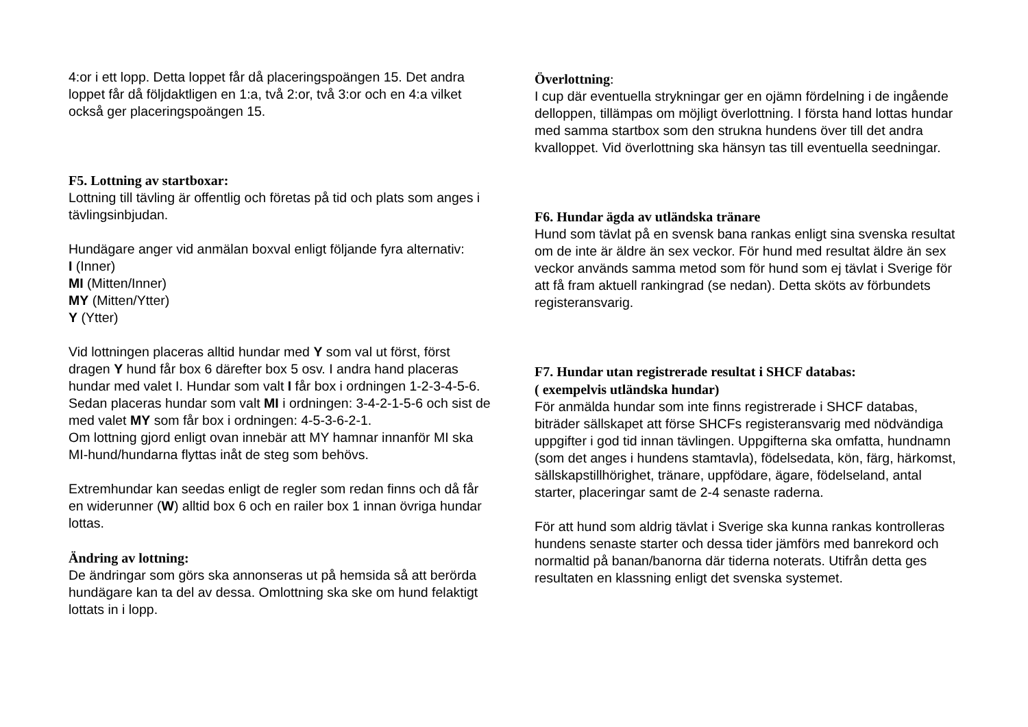4:or i ett lopp. Detta loppet får då placeringspoängen 15. Det andra loppet får då följdaktligen en 1:a, två 2:or, två 3:or och en 4:a vilket också ger placeringspoängen 15.
F5. Lottning av startboxar:
Lottning till tävling är offentlig och företas på tid och plats som anges i tävlingsinbjudan.
Hundägare anger vid anmälan boxval enligt följande fyra alternativ:
I (Inner)
MI (Mitten/Inner)
MY (Mitten/Ytter)
Y (Ytter)
Vid lottningen placeras alltid hundar med Y som val ut först, först dragen Y hund får box 6 därefter box 5 osv. I andra hand placeras hundar med valet I. Hundar som valt I får box i ordningen 1-2-3-4-5-6. Sedan placeras hundar som valt MI i ordningen: 3-4-2-1-5-6 och sist de med valet MY som får box i ordningen: 4-5-3-6-2-1.
Om lottning gjord enligt ovan innebär att MY hamnar innanför MI ska MI-hund/hundarna flyttas inåt de steg som behövs.
Extremhundar kan seedas enligt de regler som redan finns och då får en widerunner (W) alltid box 6 och en railer box 1 innan övriga hundar lottas.
Ändring av lottning:
De ändringar som görs ska annonseras ut på hemsida så att berörda hundägare kan ta del av dessa. Omlottning ska ske om hund felaktigt lottats in i lopp.
Överlottning:
I cup där eventuella strykningar ger en ojämn fördelning i de ingående delloppen, tillämpas om möjligt överlottning. I första hand lottas hundar med samma startbox som den strukna hundens över till det andra kvalloppet. Vid överlottning ska hänsyn tas till eventuella seedningar.
F6. Hundar ägda av utländska tränare
Hund som tävlat på en svensk bana rankas enligt sina svenska resultat om de inte är äldre än sex veckor. För hund med resultat äldre än sex veckor används samma metod som för hund som ej tävlat i Sverige för att få fram aktuell rankingrad (se nedan). Detta sköts av förbundets registeransvarig.
F7. Hundar utan registrerade resultat i SHCF databas:
( exempelvis utländska hundar)
För anmälda hundar som inte finns registrerade i SHCF databas, biträder sällskapet att förse SHCFs registeransvarig med nödvändiga uppgifter i god tid innan tävlingen. Uppgifterna ska omfatta, hundnamn (som det anges i hundens stamtavla), födelsedata, kön, färg, härkomst, sällskapstillhörighet, tränare, uppfödare, ägare, födelseland, antal starter, placeringar samt de 2-4 senaste raderna.
För att hund som aldrig tävlat i Sverige ska kunna rankas kontrolleras hundens senaste starter och dessa tider jämförs med banrekord och normaltid på banan/banorna där tiderna noterats. Utifrån detta ges resultaten en klassning enligt det svenska systemet.